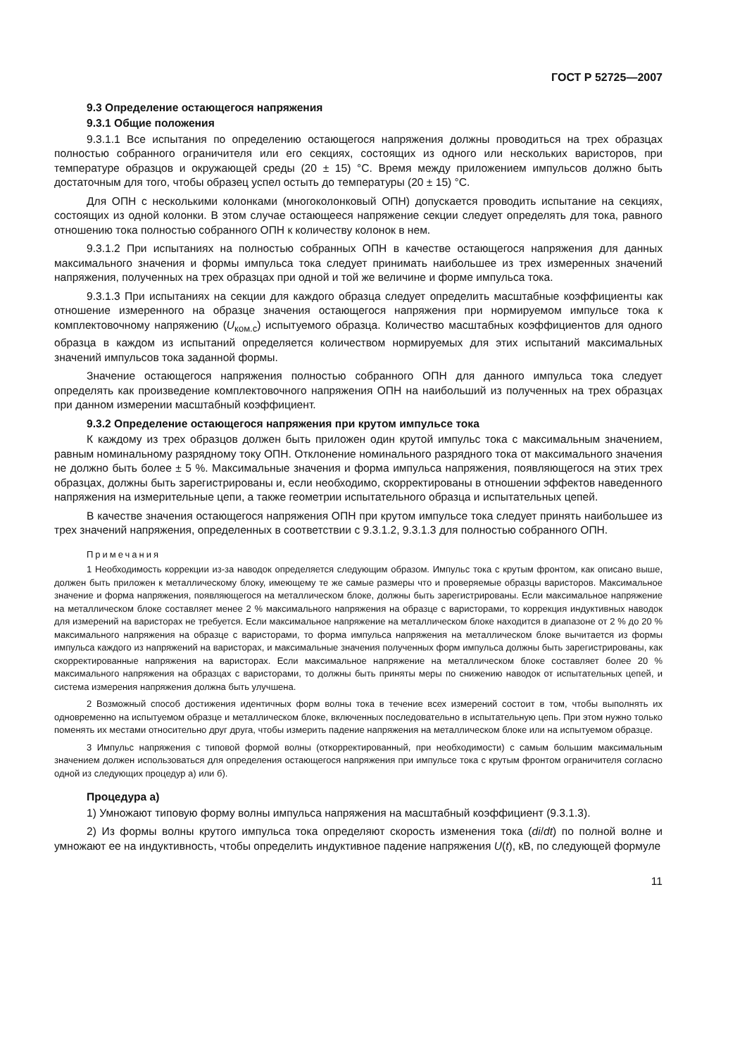ГОСТ Р 52725—2007
9.3 Определение остающегося напряжения
9.3.1 Общие положения
9.3.1.1 Все испытания по определению остающегося напряжения должны проводиться на трех образцах полностью собранного ограничителя или его секциях, состоящих из одного или нескольких варисторов, при температуре образцов и окружающей среды (20 ± 15) °С. Время между приложением импульсов должно быть достаточным для того, чтобы образец успел остыть до температуры (20 ± 15) °С.
Для ОПН с несколькими колонками (многоколонковый ОПН) допускается проводить испытание на секциях, состоящих из одной колонки. В этом случае остающееся напряжение секции следует определять для тока, равного отношению тока полностью собранного ОПН к количеству колонок в нем.
9.3.1.2 При испытаниях на полностью собранных ОПН в качестве остающегося напряжения для данных максимального значения и формы импульса тока следует принимать наибольшее из трех измеренных значений напряжения, полученных на трех образцах при одной и той же величине и форме импульса тока.
9.3.1.3 При испытаниях на секции для каждого образца следует определить масштабные коэффициенты как отношение измеренного на образце значения остающегося напряжения при нормируемом импульсе тока к комплектовочному напряжению (U<sub>ком.с</sub>) испытуемого образца. Количество масштабных коэффициентов для одного образца в каждом из испытаний определяется количеством нормируемых для этих испытаний максимальных значений импульсов тока заданной формы.
Значение остающегося напряжения полностью собранного ОПН для данного импульса тока следует определять как произведение комплектовочного напряжения ОПН на наибольший из полученных на трех образцах при данном измерении масштабный коэффициент.
9.3.2 Определение остающегося напряжения при крутом импульсе тока
К каждому из трех образцов должен быть приложен один крутой импульс тока с максимальным значением, равным номинальному разрядному току ОПН. Отклонение номинального разрядного тока от максимального значения не должно быть более ± 5 %. Максимальные значения и форма импульса напряжения, появляющегося на этих трех образцах, должны быть зарегистрированы и, если необходимо, скорректированы в отношении эффектов наведенного напряжения на измерительные цепи, а также геометрии испытательного образца и испытательных цепей.
В качестве значения остающегося напряжения ОПН при крутом импульсе тока следует принять наибольшее из трех значений напряжения, определенных в соответствии с 9.3.1.2, 9.3.1.3 для полностью собранного ОПН.
Примечания
1 Необходимость коррекции из-за наводок определяется следующим образом. Импульс тока с крутым фронтом, как описано выше, должен быть приложен к металлическому блоку, имеющему те же самые размеры что и проверяемые образцы варисторов. Максимальное значение и форма напряжения, появляющегося на металлическом блоке, должны быть зарегистрированы. Если максимальное напряжение на металлическом блоке составляет менее 2 % максимального напряжения на образце с варисторами, то коррекция индуктивных наводок для измерений на варисторах не требуется. Если максимальное напряжение на металлическом блоке находится в диапазоне от 2 % до 20 % максимального напряжения на образце с варисторами, то форма импульса напряжения на металлическом блоке вычитается из формы импульса каждого из напряжений на варисторах, и максимальные значения полученных форм импульса должны быть зарегистрированы, как скорректированные напряжения на варисторах. Если максимальное напряжение на металлическом блоке составляет более 20 % максимального напряжения на образцах с варисторами, то должны быть приняты меры по снижению наводок от испытательных цепей, и система измерения напряжения должна быть улучшена.
2 Возможный способ достижения идентичных форм волны тока в течение всех измерений состоит в том, чтобы выполнять их одновременно на испытуемом образце и металлическом блоке, включенных последовательно в испытательную цепь. При этом нужно только поменять их местами относительно друг друга, чтобы измерить падение напряжения на металлическом блоке или на испытуемом образце.
3 Импульс напряжения с типовой формой волны (откорректированный, при необходимости) с самым большим максимальным значением должен использоваться для определения остающегося напряжения при импульсе тока с крутым фронтом ограничителя согласно одной из следующих процедур а) или б).
Процедура а)
1) Умножают типовую форму волны импульса напряжения на масштабный коэффициент (9.3.1.3).
2) Из формы волны крутого импульса тока определяют скорость изменения тока (di/dt) по полной волне и умножают ее на индуктивность, чтобы определить индуктивное падение напряжения U(t), кВ, по следующей формуле
11